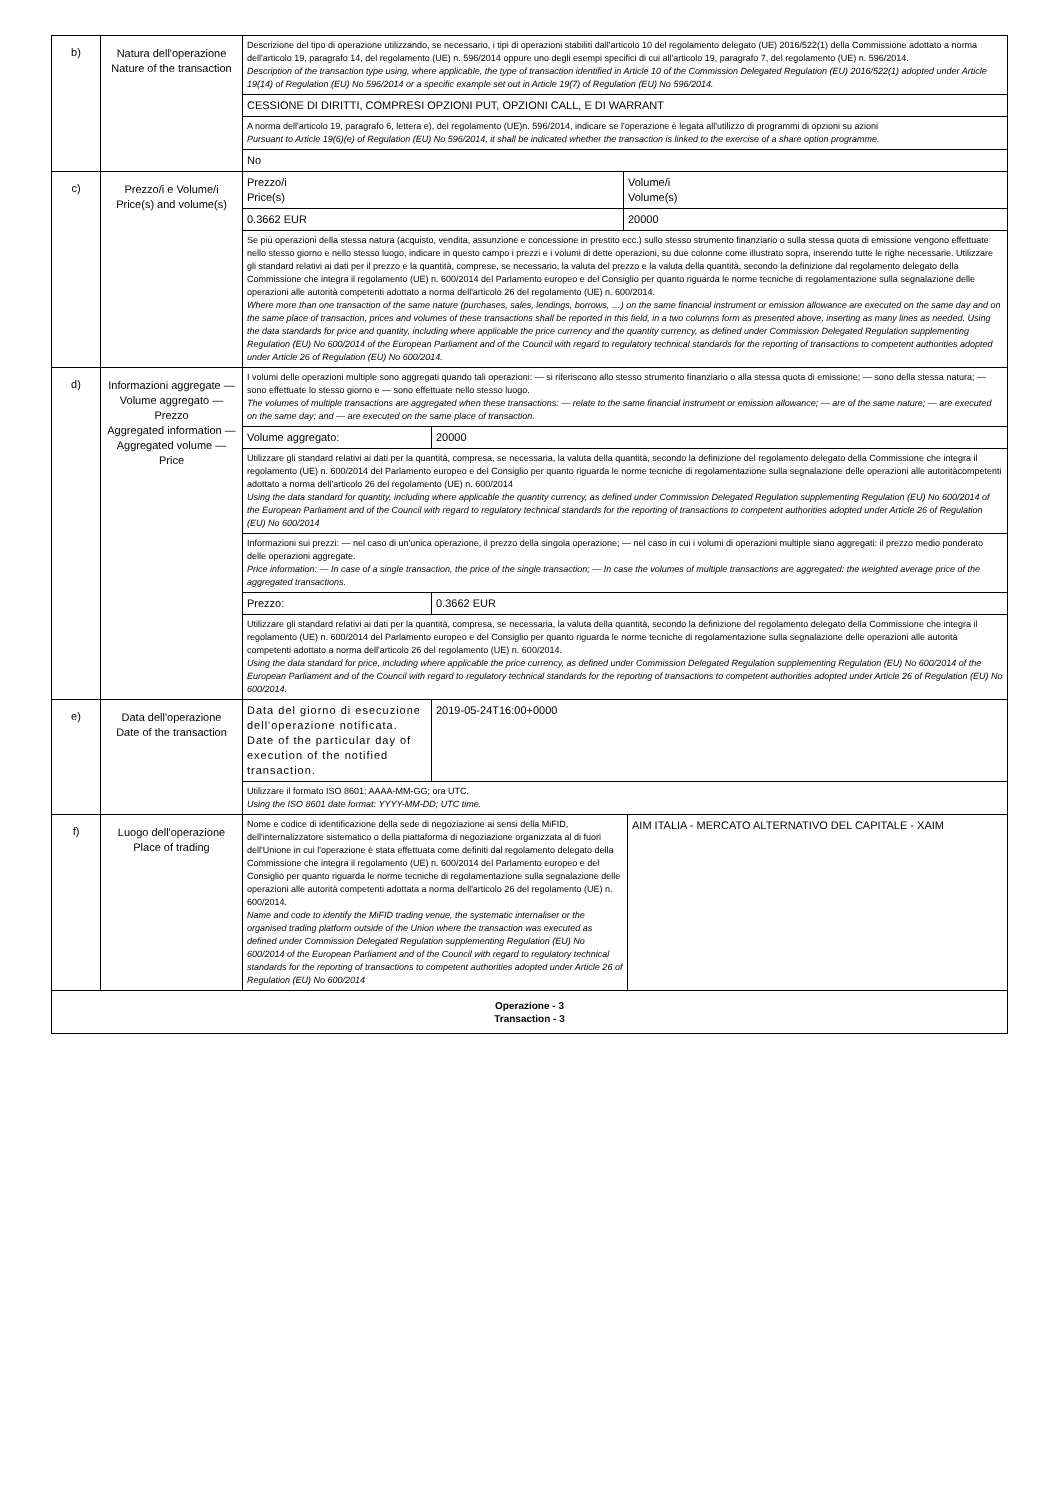| b) | Natura dell'operazione Nature of the transaction | / Descrizione del tipo di operazione utilizzando, se necessario, i tipi di operazioni stabiliti dall'articolo 10 del regolamento delegato (UE) 2016/522(1) della Commissione adottato a norma dell'articolo 19, paragrafo 14, del regolamento (UE) n. 596/2014 oppure uno degli esempi specifici di cui all'articolo 19, paragrafo 7, del regolamento (UE) n. 596/2014. Description of the transaction type using, where applicable, the type of transaction identified in Article 10 of the Commission Delegated Regulation (EU) 2016/522(1) adopted under Article 19(14) of Regulation (EU) No 596/2014 or a specific example set out in Article 19(7) of Regulation (EU) No 596/2014. / / CESSIONE DI DIRITTI, COMPRESI OPZIONI PUT, OPZIONI CALL, E DI WARRANT / / A norma dell'articolo 19, paragrafo 6, lettera e), del regolamento (UE)n. 596/2014, indicare se l'operazione è legata all'utilizzo di programmi di opzioni su azioni Pursuant to Article 19(6)(e) of Regulation (EU) No 596/2014, it shall be indicated whether the transaction is linked to the exercise of a share option programme. / / No / |
| c) | Prezzo/i e Volume/i Price(s) and volume(s) | / Prezzo/i Price(s) / Volume/i Volume(s) / / 0.3662 EUR / 20000 / / Se più operazioni della stessa natura (acquisto, vendita, assunzione e concessione in prestito ecc.) sullo stesso strumento finanziario o sulla stessa quota di emissione vengono effettuate nello stesso giorno e nello stesso luogo, indicare in questo campo i prezzi e i volumi di dette operazioni, su due colonne come illustrato sopra, inserendo tutte le righe necessarie. Utilizzare gli standard relativi ai dati per il prezzo e la quantità, comprese, se necessario, la valuta del prezzo e la valuta della quantità, secondo la definizione dal regolamento delegato della Commissione che integra il regolamento (UE) n. 600/2014 del Parlamento europeo e del Consiglio per quanto riguarda le norme tecniche di regolamentazione sulla segnalazione delle operazioni alle autorità competenti adottato a norma dell'articolo 26 del regolamento (UE) n. 600/2014. Where more than one transaction of the same nature (purchases, sales, lendings, borrows, …) on the same financial instrument or emission allowance are executed on the same day and on the same place of transaction, prices and volumes of these transactions shall be reported in this field, in a two columns form as presented above, inserting as many lines as needed. Using the data standards for price and quantity, including where applicable the price currency and the quantity currency, as defined under Commission Delegated Regulation supplementing Regulation (EU) No 600/2014 of the European Parliament and of the Council with regard to regulatory technical standards for the reporting of transactions to competent authorities adopted under Article 26 of Regulation (EU) No 600/2014. / / |
| d) | Informazioni aggregate — Volume aggregato — Prezzo Aggregated information — Aggregated volume — Price | / I volumi delle operazioni multiple sono aggregati quando tali operazioni: — si riferiscono allo stesso strumento finanziario o alla stessa quota di emissione; — sono della stessa natura; — sono effettuate lo stesso giorno e — sono effettuate nello stesso luogo. The volumes of multiple transactions are aggregated when these transactions: — relate to the same financial instrument or emission allowance; — are of the same nature; — are executed on the same day; and — are executed on the same place of transaction. / / / Volume aggregato: / 20000 / / Utilizzare gli standard relativi ai dati per la quantità, compresa, se necessaria, la valuta della quantità, secondo la definizione del regolamento delegato della Commissione che integra il regolamento (UE) n. 600/2014 del Parlamento europeo e del Consiglio per quanto riguarda le norme tecniche di regolamentazione sulla segnalazione delle operazioni alle autoritàcompetenti adottato a norma dell'articolo 26 del regolamento (UE) n. 600/2014 Using the data standard for quantity, including where applicable the quantity currency, as defined under Commission Delegated Regulation supplementing Regulation (EU) No 600/2014 of the European Parliament and of the Council with regard to regulatory technical standards for the reporting of transactions to competent authorities adopted under Article 26 of Regulation (EU) No 600/2014 / / / Informazioni sui prezzi: — nel caso di un'unica operazione, il prezzo della singola operazione; — nel caso in cui i volumi di operazioni multiple siano aggregati: il prezzo medio ponderato delle operazioni aggregate. Price information: — In case of a single transaction, the price of the single transaction; — In case the volumes of multiple transactions are aggregated: the weighted average price of the aggregated transactions. / / / Prezzo: / 0.3662 EUR / / Utilizzare gli standard relativi ai dati per la quantità, compresa, se necessaria, la valuta della quantità, secondo la definizione del regolamento delegato della Commissione che integra il regolamento (UE) n. 600/2014 del Parlamento europeo e del Consiglio per quanto riguarda le norme tecniche di regolamentazione sulla segnalazione delle operazioni alle autorità competenti adottato a norma dell'articolo 26 del regolamento (UE) n. 600/2014. Using the data standard for price, including where applicable the price currency, as defined under Commission Delegated Regulation supplementing Regulation (EU) No 600/2014 of the European Parliament and of the Council with regard to regulatory technical standards for the reporting of transactions to competent authorities adopted under Article 26 of Regulation (EU) No 600/2014. / / |
| e) | Data dell'operazione Date of the transaction | / Data del giorno di esecuzione dell'operazione notificata. Date of the particular day of execution of the notified transaction. / 2019-05-24T16:00+0000 / / Utilizzare il formato ISO 8601: AAAA-MM-GG; ora UTC. Using the ISO 8601 date format: YYYY-MM-DD; UTC time. / / |
| f) | Luogo dell'operazione Place of trading | / Nome e codice di identificazione della sede di negoziazione ai sensi della MiFID, dell'internalizzatore sistematico o della piattaforma di negoziazione organizzata al di fuori dell'Unione in cui l'operazione è stata effettuata come definiti dal regolamento delegato della Commissione che integra il regolamento (UE) n. 600/2014 del Parlamento europeo e del Consiglio per quanto riguarda le norme tecniche di regolamentazione sulla segnalazione delle operazioni alle autorità competenti adottata a norma dell'articolo 26 del regolamento (UE) n. 600/2014. Name and code to identify the MiFID trading venue, the systematic internaliser or the organised trading platform outside of the Union where the transaction was executed as defined under Commission Delegated Regulation supplementing Regulation (EU) No 600/2014 of the European Parliament and of the Council with regard to regulatory technical standards for the reporting of transactions to competent authorities adopted under Article 26 of Regulation (EU) No 600/2014 / AIM ITALIA - MERCATO ALTERNATIVO DEL CAPITALE - XAIM / |
| Operazione - 3 Transaction - 3 | | |